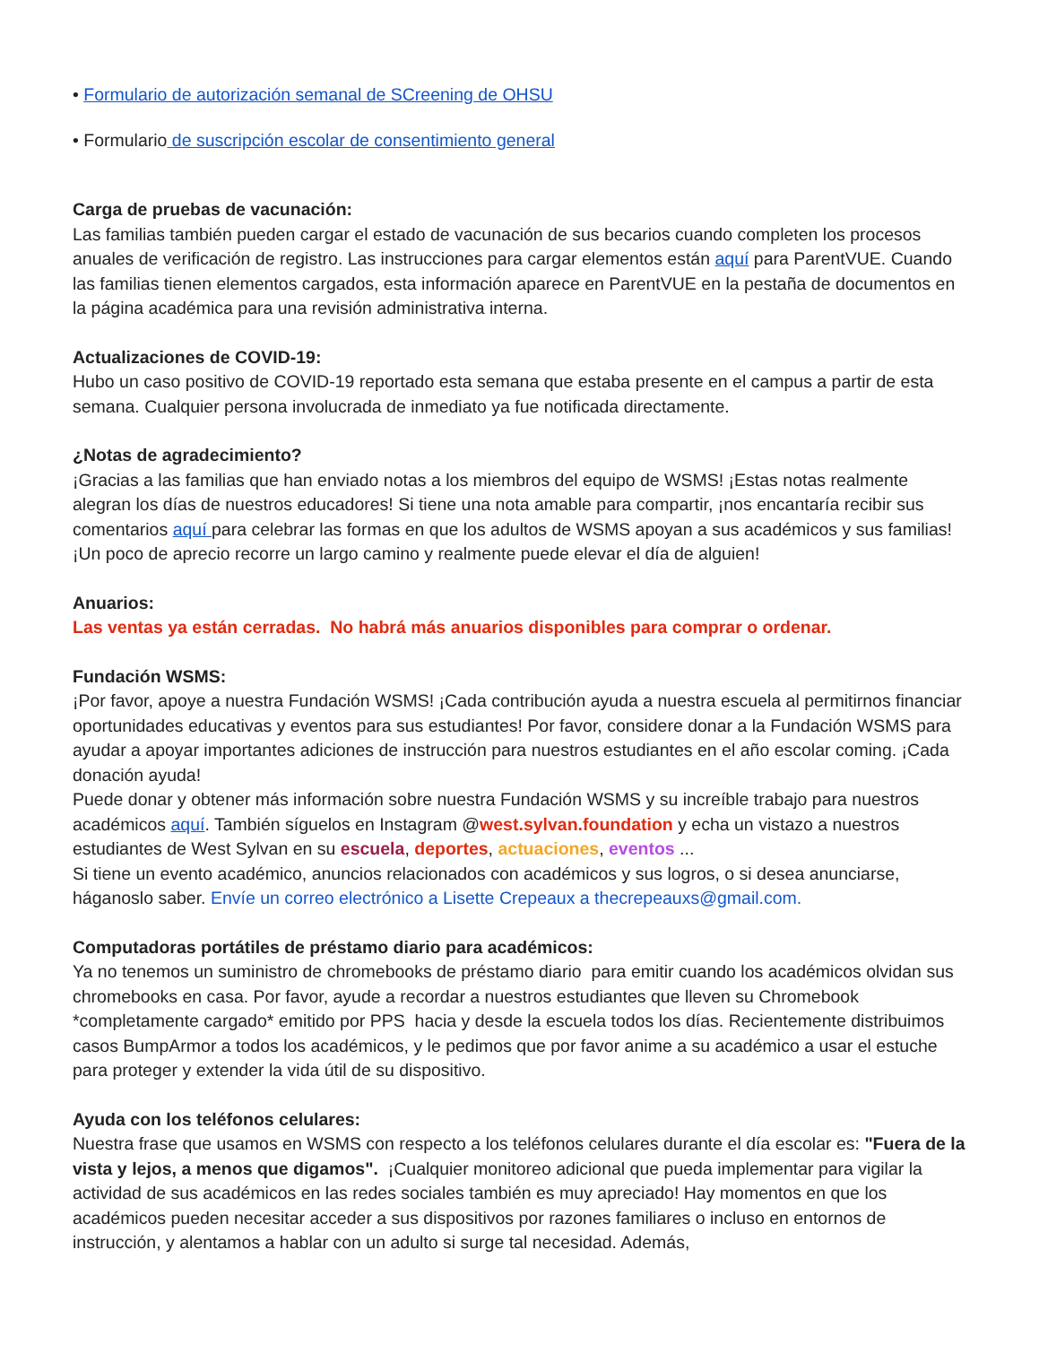• Formulario de autorización semanal de SCreening de OHSU
• Formulario de suscripción escolar de consentimiento general
Carga de pruebas de vacunación:
Las familias también pueden cargar el estado de vacunación de sus becarios cuando completen los procesos anuales de verificación de registro. Las instrucciones para cargar elementos están aquí para ParentVUE. Cuando las familias tienen elementos cargados, esta información aparece en ParentVUE en la pestaña de documentos en la página académica para una revisión administrativa interna.
Actualizaciones de COVID-19:
Hubo un caso positivo de COVID-19 reportado esta semana que estaba presente en el campus a partir de esta semana. Cualquier persona involucrada de inmediato ya fue notificada directamente.
¿Notas de agradecimiento?
¡Gracias a las familias que han enviado notas a los miembros del equipo de WSMS! ¡Estas notas realmente alegran los días de nuestros educadores! Si tiene una nota amable para compartir, ¡nos encantaría recibir sus comentarios aquí para celebrar las formas en que los adultos de WSMS apoyan a sus académicos y sus familias! ¡Un poco de aprecio recorre un largo camino y realmente puede elevar el día de alguien!
Anuarios:
Las ventas ya están cerradas. No habrá más anuarios disponibles para comprar o ordenar.
Fundación WSMS:
¡Por favor, apoye a nuestra Fundación WSMS! ¡Cada contribución ayuda a nuestra escuela al permitirnos financiar oportunidades educativas y eventos para sus estudiantes! Por favor, considere donar a la Fundación WSMS para ayudar a apoyar importantes adiciones de instrucción para nuestros estudiantes en el año escolar coming. ¡Cada donación ayuda!
Puede donar y obtener más información sobre nuestra Fundación WSMS y su increíble trabajo para nuestros académicos aquí. También síguelos en Instagram @west.sylvan.foundation y echa un vistazo a nuestros estudiantes de West Sylvan en su escuela, deportes, actuaciones, eventos ...
Si tiene un evento académico, anuncios relacionados con académicos y sus logros, o si desea anunciarse, háganoslo saber. Envíe un correo electrónico a Lisette Crepeaux a thecrepeauxs@gmail.com.
Computadoras portátiles de préstamo diario para académicos:
Ya no tenemos un suministro de chromebooks de préstamo diario para emitir cuando los académicos olvidan sus chromebooks en casa. Por favor, ayude a recordar a nuestros estudiantes que lleven su Chromebook *completamente cargado* emitido por PPS hacia y desde la escuela todos los días. Recientemente distribuimos casos BumpArmor a todos los académicos, y le pedimos que por favor anime a su académico a usar el estuche para proteger y extender la vida útil de su dispositivo.
Ayuda con los teléfonos celulares:
Nuestra frase que usamos en WSMS con respecto a los teléfonos celulares durante el día escolar es: "Fuera de la vista y lejos, a menos que digamos". ¡Cualquier monitoreo adicional que pueda implementar para vigilar la actividad de sus académicos en las redes sociales también es muy apreciado! Hay momentos en que los académicos pueden necesitar acceder a sus dispositivos por razones familiares o incluso en entornos de instrucción, y alentamos a hablar con un adulto si surge tal necesidad. Además,